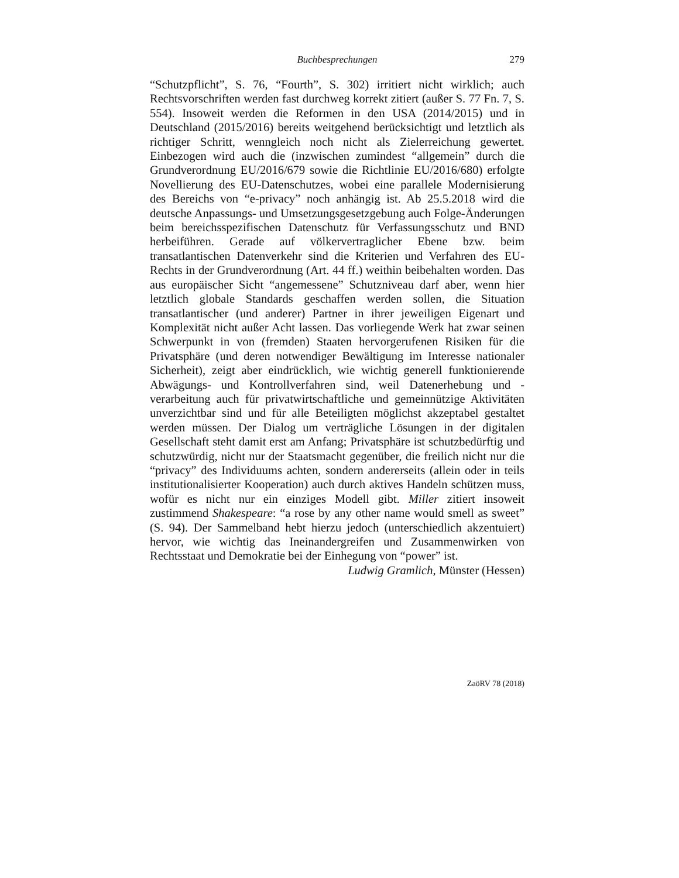Buchbesprechungen
279
“Schutzpflicht”, S. 76, “Fourth”, S. 302) irritiert nicht wirklich; auch Rechtsvorschriften werden fast durchweg korrekt zitiert (außer S. 77 Fn. 7, S. 554). Insoweit werden die Reformen in den USA (2014/2015) und in Deutschland (2015/2016) bereits weitgehend berücksichtigt und letztlich als richtiger Schritt, wenngleich noch nicht als Zielerreichung gewertet. Einbezogen wird auch die (inzwischen zumindest “allgemein” durch die Grundverordnung EU/2016/679 sowie die Richtlinie EU/2016/680) erfolgte Novellierung des EU-Datenschutzes, wobei eine parallele Modernisierung des Bereichs von “e-privacy” noch anhängig ist. Ab 25.5.2018 wird die deutsche Anpassungs- und Umsetzungsgesetzgebung auch Folge-Änderungen beim bereichsspezifischen Datenschutz für Verfassungsschutz und BND herbeiführen. Gerade auf völkervertraglicher Ebene bzw. beim transatlantischen Datenverkehr sind die Kriterien und Verfahren des EU-Rechts in der Grundverordnung (Art. 44 ff.) weithin beibehalten worden. Das aus europäischer Sicht “angemessene” Schutzniveau darf aber, wenn hier letztlich globale Standards geschaffen werden sollen, die Situation transatlantischer (und anderer) Partner in ihrer jeweiligen Eigenart und Komplexität nicht außer Acht lassen. Das vorliegende Werk hat zwar seinen Schwerpunkt in von (fremden) Staaten hervorgerufenen Risiken für die Privatsphäre (und deren notwendiger Bewältigung im Interesse nationaler Sicherheit), zeigt aber eindrücklich, wie wichtig generell funktionierende Abwägungs- und Kontrollverfahren sind, weil Datenerhebung und -verarbeitung auch für privatwirtschaftliche und gemeinnützige Aktivitäten unverzichtbar sind und für alle Beteiligten möglichst akzeptabel gestaltet werden müssen. Der Dialog um verträgliche Lösungen in der digitalen Gesellschaft steht damit erst am Anfang; Privatsphäre ist schutzbedürftig und schutzwürdig, nicht nur der Staatsmacht gegenüber, die freilich nicht nur die “privacy” des Individuums achten, sondern andererseits (allein oder in teils institutionalisierter Kooperation) auch durch aktives Handeln schützen muss, wofür es nicht nur ein einziges Modell gibt. Miller zitiert insoweit zustimmend Shakespeare: “a rose by any other name would smell as sweet” (S. 94). Der Sammelband hebt hierzu jedoch (unterschiedlich akzentuiert) hervor, wie wichtig das Ineinandergreifen und Zusammenwirken von Rechtsstaat und Demokratie bei der Einhegung von “power” ist.
Ludwig Gramlich, Münster (Hessen)
ZaöRV 78 (2018)